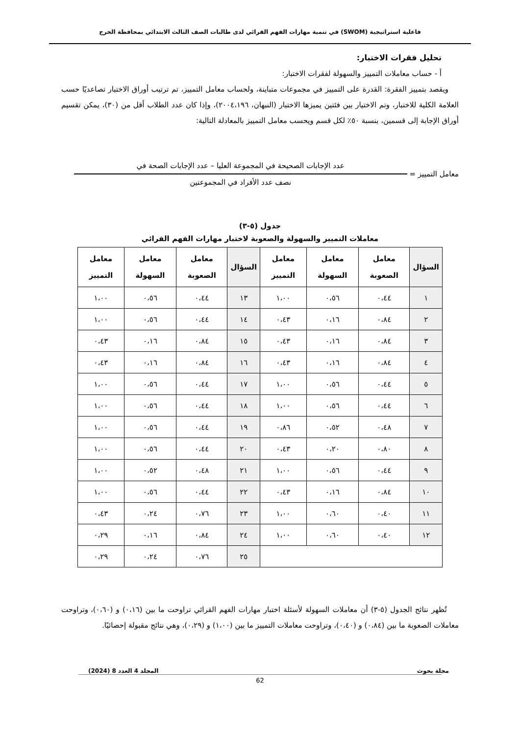فاعلية استراتيجية (SWOM) في تنمية مهارات الفهم القرائي لدى طالبات الصف الثالث الابتدائي بمحافظة الخرج
تحليل فقرات الاختبار:
أ - حساب معاملات التمييز والسهولة لفقرات الاختبار:
ويقصد بتمييز الفقرة: القدرة على التمييز في مجموعات متباينة، ولحساب معامل التمييز، تم ترتيب أوراق الاختبار تصاعديًا حسب العلامة الكلية للاختبار، وتم الاختيار بين فئتين يميزها الاختبار (النبهان، ٢٠٠٤،١٩٦)، وإذا كان عدد الطلاب أقل من (٣٠)، يمكن تقسيم أوراق الإجابة إلى قسمين، بنسبة ٥٠٪ لكل قسم ويحسب معامل التمييز بالمعادلة التالية:
معامل التمييز =
عدد الإجابات الصحيحة في المجموعة العليا – عدد الإجابات الصحة في
نصف عدد الأفراد في المجموعتين
جدول (٥-٣)
معاملات التمييز والسهولة والصعوبة لاختبار مهارات الفهم القرائي
| السؤال | معامل الصعوبة | معامل السهولة | معامل التمييز | السؤال | معامل الصعوبة | معامل السهولة | معامل التمييز |
| --- | --- | --- | --- | --- | --- | --- | --- |
| ١ | ٠،٤٤ | ٠،٥٦ | ١،٠٠ | ١٣ | ٠،٤٤ | ٠،٥٦ | ١،٠٠ |
| ٢ | ٠،٨٤ | ٠،١٦ | ٠،٤٣ | ١٤ | ٠،٤٤ | ٠،٥٦ | ١،٠٠ |
| ٣ | ٠،٨٤ | ٠،١٦ | ٠،٤٣ | ١٥ | ٠،٨٤ | ٠،١٦ | ٠،٤٣ |
| ٤ | ٠،٨٤ | ٠،١٦ | ٠،٤٣ | ١٦ | ٠،٨٤ | ٠،١٦ | ٠،٤٣ |
| ٥ | ٠،٤٤ | ٠،٥٦ | ١،٠٠ | ١٧ | ٠،٤٤ | ٠،٥٦ | ١،٠٠ |
| ٦ | ٠،٤٤ | ٠،٥٦ | ١،٠٠ | ١٨ | ٠،٤٤ | ٠،٥٦ | ١،٠٠ |
| ٧ | ٠،٤٨ | ٠،٥٢ | ٠،٨٦ | ١٩ | ٠،٤٤ | ٠،٥٦ | ١،٠٠ |
| ٨ | ٠،٨٠ | ٠،٢٠ | ٠،٤٣ | ٢٠ | ٠،٤٤ | ٠،٥٦ | ١،٠٠ |
| ٩ | ٠،٤٤ | ٠،٥٦ | ١،٠٠ | ٢١ | ٠،٤٨ | ٠،٥٢ | ١،٠٠ |
| ١٠ | ٠،٨٤ | ٠،١٦ | ٠،٤٣ | ٢٢ | ٠،٤٤ | ٠،٥٦ | ١،٠٠ |
| ١١ | ٠،٤٠ | ٠،٦٠ | ١،٠٠ | ٢٣ | ٠،٧٦ | ٠،٢٤ | ٠،٤٣ |
| ١٢ | ٠،٤٠ | ٠،٦٠ | ١،٠٠ | ٢٤ | ٠،٨٤ | ٠،١٦ | ٠،٢٩ |
| | | | | ٢٥ | ٠،٧٦ | ٠،٢٤ | ٠،٢٩ |
تُظهر نتائج الجدول (٥-٣) أن معاملات السهولة لأسئلة اختبار مهارات الفهم القرائي تراوحت ما بين (٠،١٦) و (٠،٦٠)، وتراوحت معاملات الصعوبة ما بين (٠،٨٤) و (٠،٤٠)، وتراوحت معاملات التمييز ما بين (١،٠٠) و (٠،٢٩)، وهي نتائج مقبولة إحصائيًا.
مجلة بحوث المجلد 4 العدد 8 (2024)
62